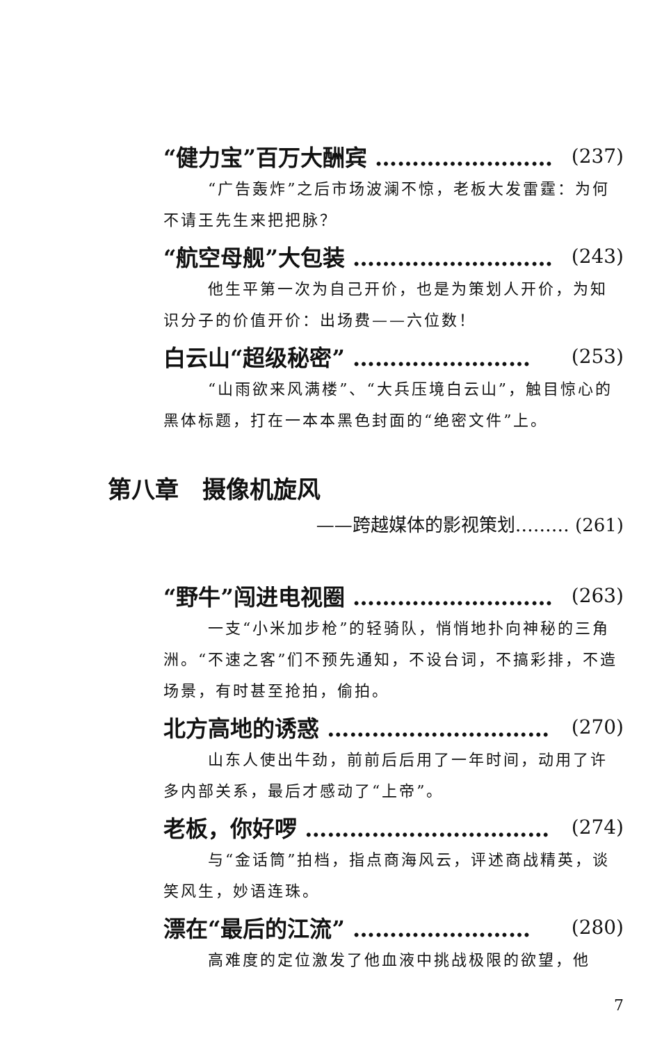“健力宝”百万大酬宾 …………………… (237)
“广告轰炸”之后市场波澜不惊，老板大发雷霆：为何不请王先生来把把脉？
“航空母舰”大包装 ……………………… (243)
他生平第一次为自己开价，也是为策划人开价，为知识分子的价值开价：出场费——六位数！
白云山“超级秘密” …………………… (253)
“山雨欲来风满楼”、“大兵压境白云山”，触目惊心的黑体标题，打在一本本黑色封面的“绝密文件”上。
第八章　摄像机旋风
——跨越媒体的影视策划……… (261)
“野牛”闯进电视圈 ……………………… (263)
一支“小米加步枪”的轻骑队，悄悄地扑向神秘的三角洲。“不速之客”们不预先通知，不设台词，不搞彩排，不造场景，有时甚至抢拍，偷拍。
北方高地的诱惑 ………………………… (270)
山东人使出牛劲，前前后后用了一年时间，动用了许多内部关系，最后才感动了“上帝”。
老板，你好啰 …………………………… (274)
与“金话筒”拍档，指点商海风云，评述商战精英，谈笑风生，妙语连珠。
漂在“最后的江流” …………………… (280)
高难度的定位激发了他血液中挑战极限的欲望，他
7